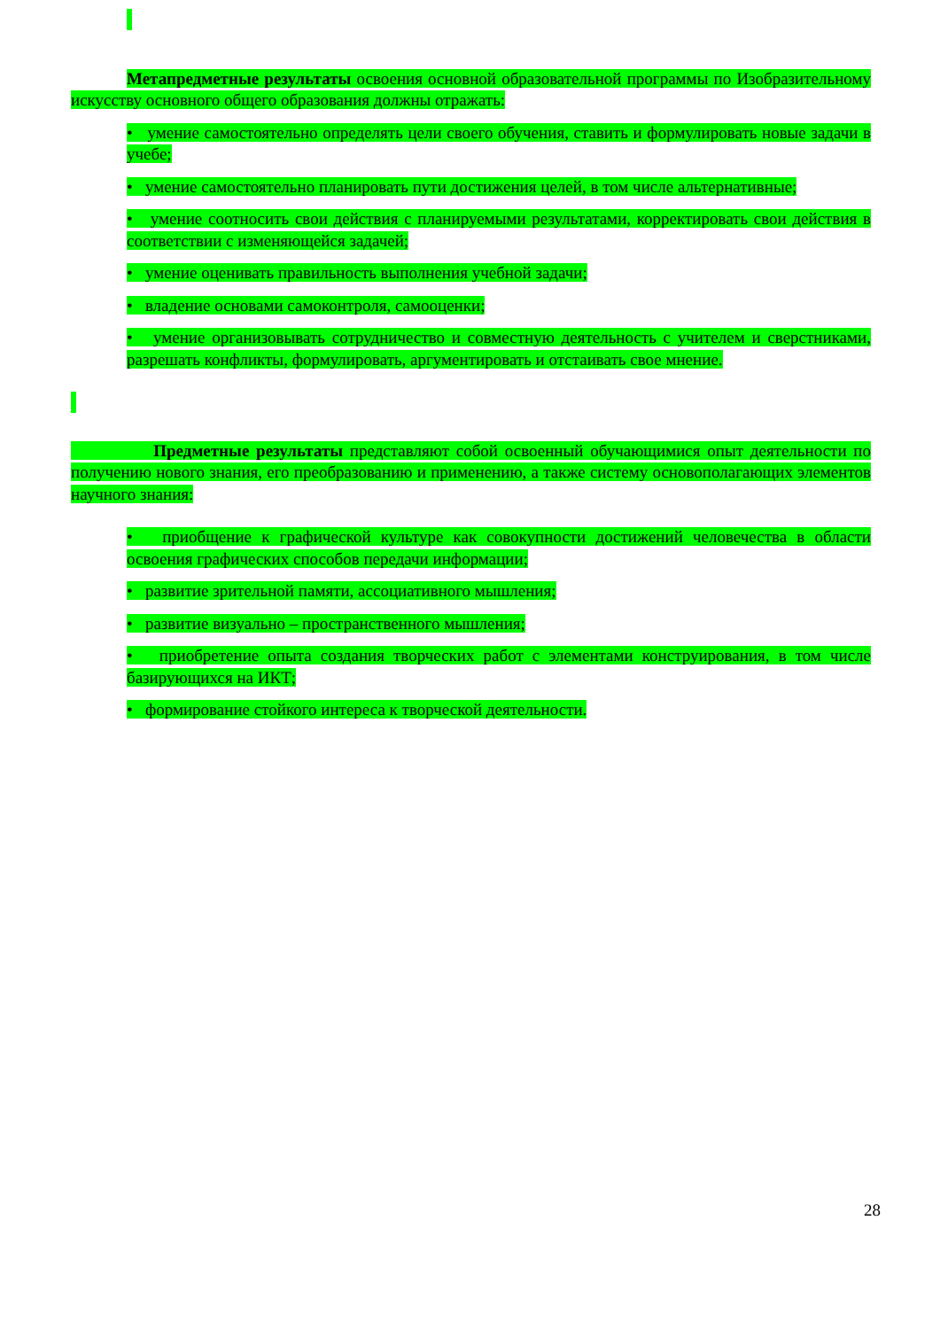Метапредметные результаты освоения основной образовательной программы по Изобразительному искусству основного общего образования должны отражать:
• умение самостоятельно определять цели своего обучения, ставить и формулировать новые задачи в учебе;
• умение самостоятельно планировать пути достижения целей, в том числе альтернативные;
• умение соотносить свои действия с планируемыми результатами, корректировать свои действия в соответствии с изменяющейся задачей;
• умение оценивать правильность выполнения учебной задачи;
• владение основами самоконтроля, самооценки;
• умение организовывать сотрудничество и совместную деятельность с учителем и сверстниками, разрешать конфликты, формулировать, аргументировать и отстаивать свое мнение.
Предметные результаты представляют собой освоенный обучающимися опыт деятельности по получению нового знания, его преобразованию и применению, а также систему основополагающих элементов научного знания:
• приобщение к графической культуре как совокупности достижений человечества в области освоения графических способов передачи информации;
• развитие зрительной памяти, ассоциативного мышления;
• развитие визуально – пространственного мышления;
• приобретение опыта создания творческих работ с элементами конструирования, в том числе базирующихся на ИКТ;
• формирование стойкого интереса к творческой деятельности.
28